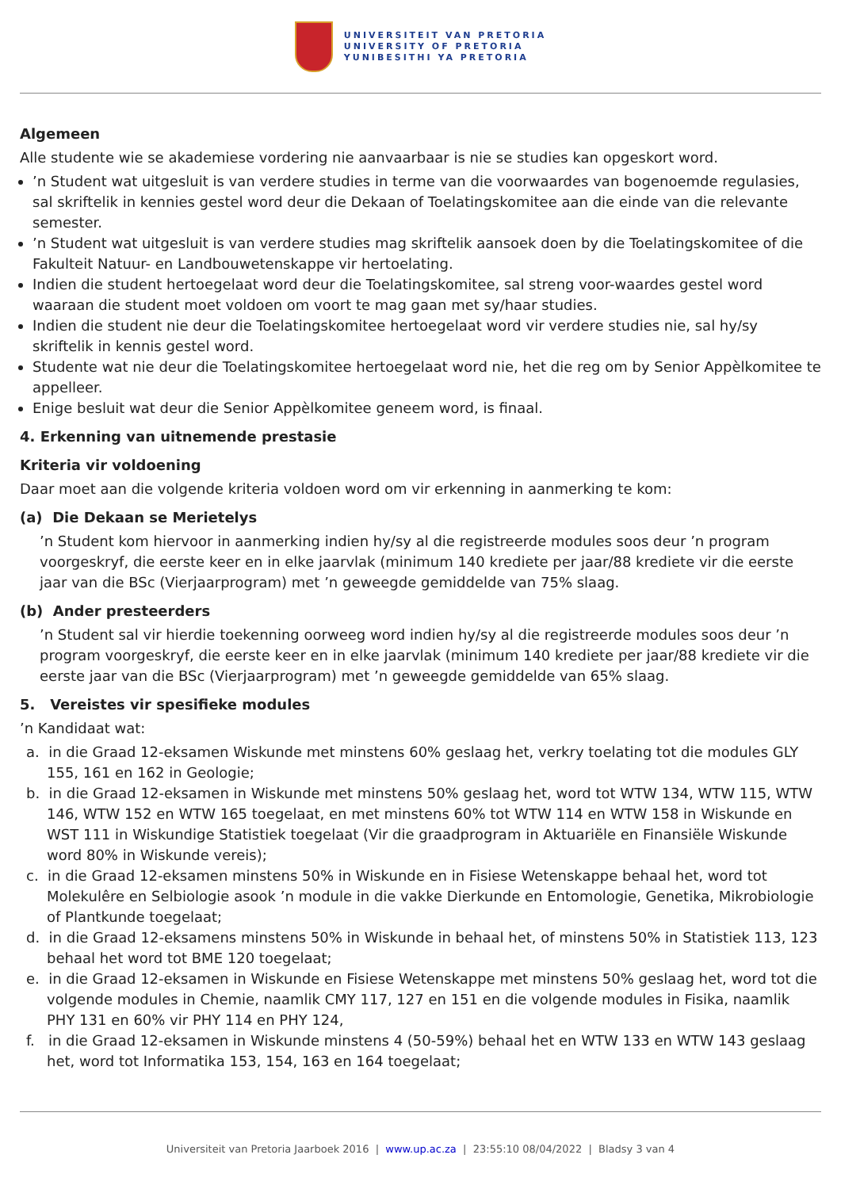UNIVERSITEIT VAN PRETORIA
UNIVERSITY OF PRETORIA
YUNIBESITHI YA PRETORIA
Algemeen
Alle studente wie se akademiese vordering nie aanvaarbaar is nie se studies kan opgeskort word.
’n Student wat uitgesluit is van verdere studies in terme van die voorwaardes van bogenoemde regulasies, sal skriftelik in kennies gestel word deur die Dekaan of Toelatingskomitee aan die einde van die relevante semester.
’n Student wat uitgesluit is van verdere studies mag skriftelik aansoek doen by die Toelatingskomitee of die Fakulteit Natuur- en Landbouwetenskappe vir hertoelating.
Indien die student hertoegelaat word deur die Toelatingskomitee, sal streng voor-waardes gestel word waaraan die student moet voldoen om voort te mag gaan met sy/haar studies.
Indien die student nie deur die Toelatingskomitee hertoegelaat word vir verdere studies nie, sal hy/sy skriftelik in kennis gestel word.
Studente wat nie deur die Toelatingskomitee hertoegelaat word nie, het die reg om by Senior Appèlkomitee te appelleer.
Enige besluit wat deur die Senior Appèlkomitee geneem word, is finaal.
4. Erkenning van uitnemende prestasie
Kriteria vir voldoening
Daar moet aan die volgende kriteria voldoen word om vir erkenning in aanmerking te kom:
(a) Die Dekaan se Merietelys
’n Student kom hiervoor in aanmerking indien hy/sy al die registreerde modules soos deur ’n program voorgeskryf, die eerste keer en in elke jaarvlak (minimum 140 krediete per jaar/88 krediete vir die eerste jaar van die BSc (Vierjaarprogram) met ’n geweegde gemiddelde van 75% slaag.
(b) Ander presteerders
’n Student sal vir hierdie toekenning oorweeg word indien hy/sy al die registreerde modules soos deur ’n program voorgeskryf, die eerste keer en in elke jaarvlak (minimum 140 krediete per jaar/88 krediete vir die eerste jaar van die BSc (Vierjaarprogram) met ’n geweegde gemiddelde van 65% slaag.
5. Vereistes vir spesifieke modules
’n Kandidaat wat:
a. in die Graad 12-eksamen Wiskunde met minstens 60% geslaag het, verkry toelating tot die modules GLY 155, 161 en 162 in Geologie;
b. in die Graad 12-eksamen in Wiskunde met minstens 50% geslaag het, word tot WTW 134, WTW 115, WTW 146, WTW 152 en WTW 165 toegelaat, en met minstens 60% tot WTW 114 en WTW 158 in Wiskunde en WST 111 in Wiskundige Statistiek toegelaat (Vir die graadprogram in Aktuariële en Finansiële Wiskunde word 80% in Wiskunde vereis);
c. in die Graad 12-eksamen minstens 50% in Wiskunde en in Fisiese Wetenskappe behaal het, word tot Molekulêre en Selbiologie asook ’n module in die vakke Dierkunde en Entomologie, Genetika, Mikrobiologie of Plantkunde toegelaat;
d. in die Graad 12-eksamens minstens 50% in Wiskunde in behaal het, of minstens 50% in Statistiek 113, 123 behaal het word tot BME 120 toegelaat;
e. in die Graad 12-eksamen in Wiskunde en Fisiese Wetenskappe met minstens 50% geslaag het, word tot die volgende modules in Chemie, naamlik CMY 117, 127 en 151 en die volgende modules in Fisika, naamlik PHY 131 en 60% vir PHY 114 en PHY 124,
f. in die Graad 12-eksamen in Wiskunde minstens 4 (50-59%) behaal het en WTW 133 en WTW 143 geslaag het, word tot Informatika 153, 154, 163 en 164 toegelaat;
Universiteit van Pretoria Jaarboek 2016 | www.up.ac.za | 23:55:10 08/04/2022 | Bladsy 3 van 4